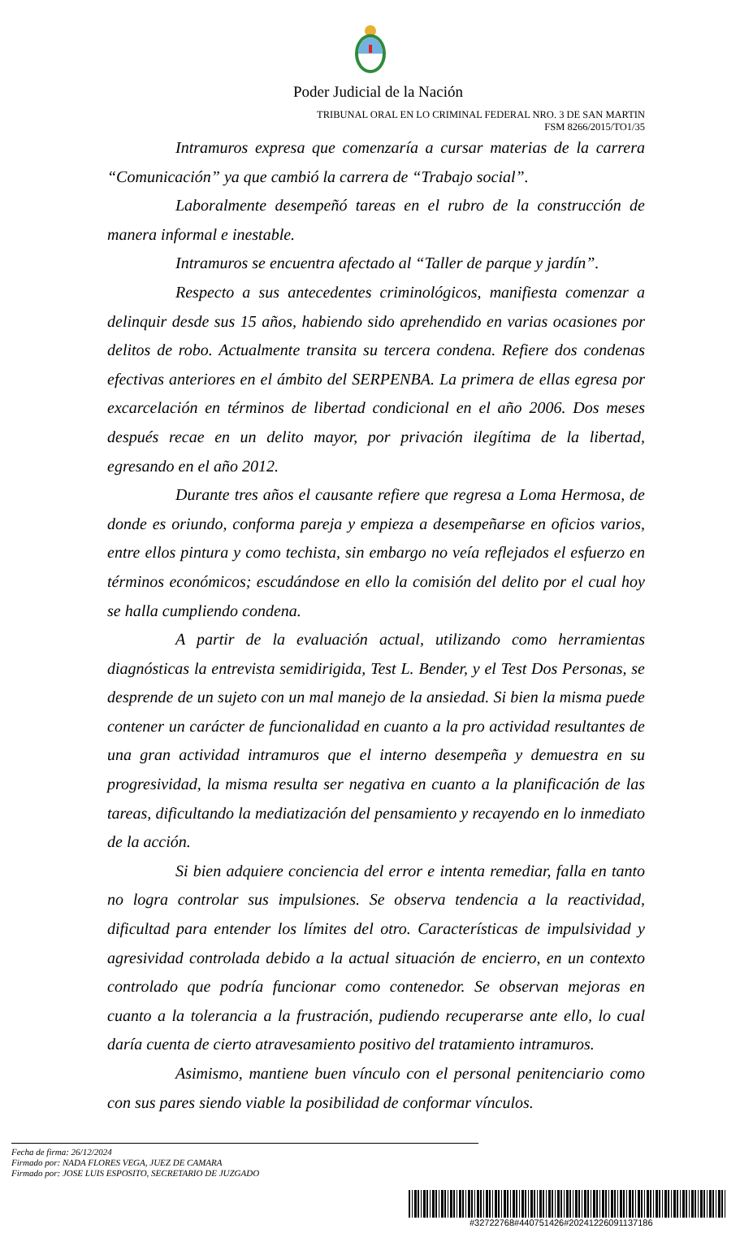Poder Judicial de la Nación
TRIBUNAL ORAL EN LO CRIMINAL FEDERAL NRO. 3 DE SAN MARTIN
FSM 8266/2015/TO1/35
Intramuros expresa que comenzaría a cursar materias de la carrera “Comunicación” ya que cambió la carrera de “Trabajo social”.
Laboralmente desempeñó tareas en el rubro de la construcción de manera informal e inestable.
Intramuros se encuentra afectado al “Taller de parque y jardín”.
Respecto a sus antecedentes criminológicos, manifiesta comenzar a delinquir desde sus 15 años, habiendo sido aprehendido en varias ocasiones por delitos de robo. Actualmente transita su tercera condena. Refiere dos condenas efectivas anteriores en el ámbito del SERPENBA. La primera de ellas egresa por excarcelación en términos de libertad condicional en el año 2006. Dos meses después recae en un delito mayor, por privación ilegítima de la libertad, egresando en el año 2012.
Durante tres años el causante refiere que regresa a Loma Hermosa, de donde es oriundo, conforma pareja y empieza a desempeñarse en oficios varios, entre ellos pintura y como techista, sin embargo no veía reflejados el esfuerzo en términos económicos; escudándose en ello la comisión del delito por el cual hoy se halla cumpliendo condena.
A partir de la evaluación actual, utilizando como herramientas diagnósticas la entrevista semidirigida, Test L. Bender, y el Test Dos Personas, se desprende de un sujeto con un mal manejo de la ansiedad. Si bien la misma puede contener un carácter de funcionalidad en cuanto a la pro actividad resultantes de una gran actividad intramuros que el interno desempeña y demuestra en su progresividad, la misma resulta ser negativa en cuanto a la planificación de las tareas, dificultando la mediatización del pensamiento y recayendo en lo inmediato de la acción.
Si bien adquiere conciencia del error e intenta remediar, falla en tanto no logra controlar sus impulsiones. Se observa tendencia a la reactividad, dificultad para entender los límites del otro. Características de impulsividad y agresividad controlada debido a la actual situación de encierro, en un contexto controlado que podría funcionar como contenedor. Se observan mejoras en cuanto a la tolerancia a la frustración, pudiendo recuperarse ante ello, lo cual daría cuenta de cierto atravesamiento positivo del tratamiento intramuros.
Asimismo, mantiene buen vínculo con el personal penitenciario como con sus pares siendo viable la posibilidad de conformar vínculos.
Fecha de firma: 26/12/2024
Firmado por: NADA FLORES VEGA, JUEZ DE CAMARA
Firmado por: JOSE LUIS ESPOSITO, SECRETARIO DE JUZGADO
#32722768#440751426#20241226091137186